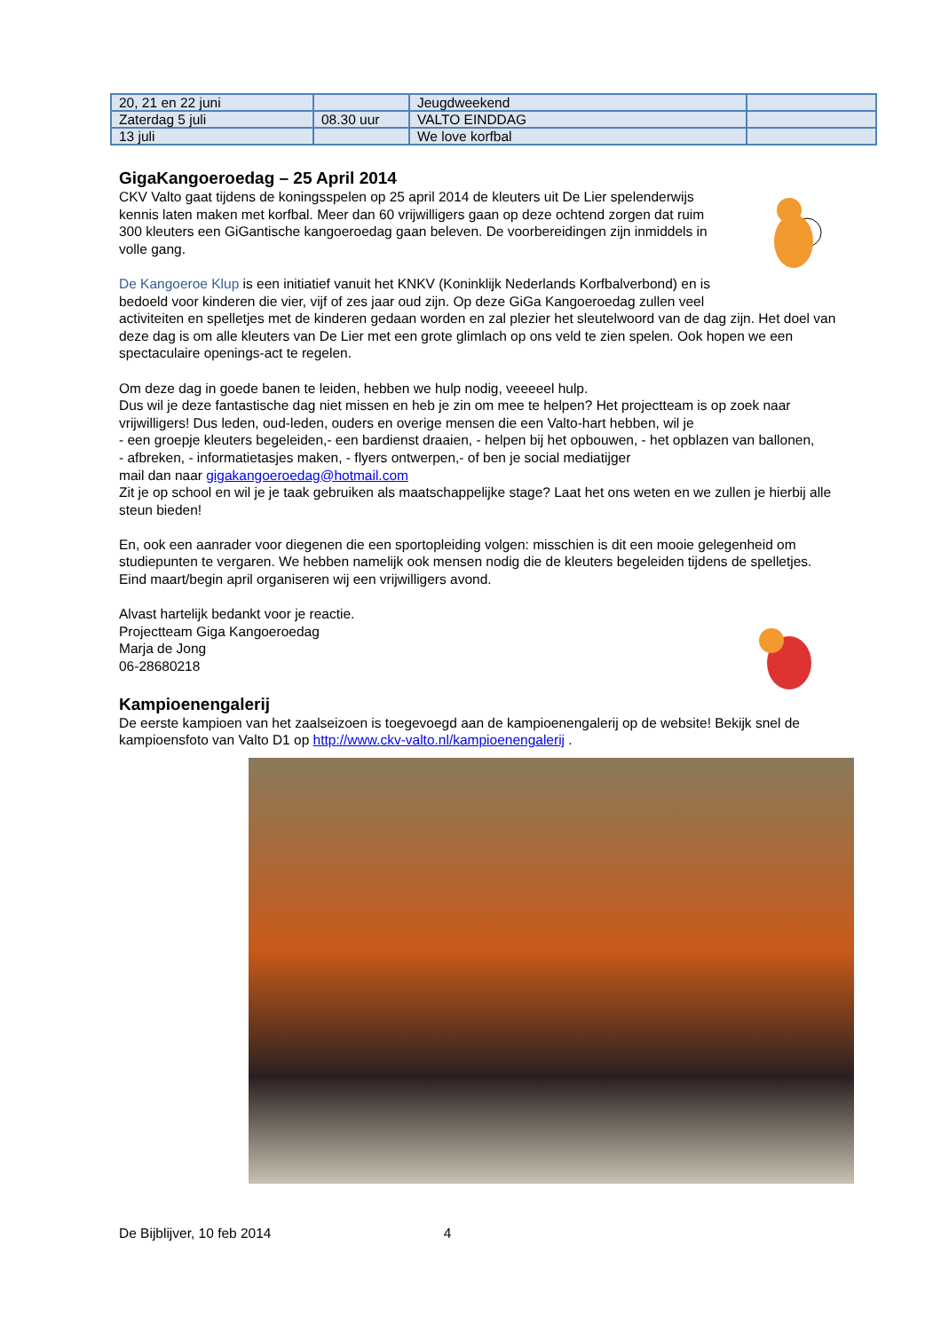| 20, 21 en 22 juni | | Jeugdweekend | |
| Zaterdag 5 juli | 08.30 uur | VALTO EINDDAG | |
| 13 juli | | We love korfbal | |
GigaKangoeroedag – 25 April 2014
CKV Valto gaat tijdens de koningsspelen op 25 april 2014 de kleuters uit De Lier spelenderwijs kennis laten maken met korfbal. Meer dan 60 vrijwilligers gaan op deze ochtend zorgen dat ruim 300 kleuters een GiGantische kangoeroedag gaan beleven. De voorbereidingen zijn inmiddels in volle gang.
De Kangoeroe Klup is een initiatief vanuit het KNKV (Koninklijk Nederlands Korfbalverbond) en is bedoeld voor kinderen die vier, vijf of zes jaar oud zijn. Op deze GiGa Kangoeroedag zullen veel activiteiten en spelletjes met de kinderen gedaan worden en zal plezier het sleutelwoord van de dag zijn. Het doel van deze dag is om alle kleuters van De Lier met een grote glimlach op ons veld te zien spelen. Ook hopen we een spectaculaire openings-act te regelen.
Om deze dag in goede banen te leiden, hebben we hulp nodig, veeeeel hulp.
Dus wil je deze fantastische dag niet missen en heb je zin om mee te helpen? Het projectteam is op zoek naar vrijwilligers! Dus leden, oud-leden, ouders en overige mensen die een Valto-hart hebben, wil je
- een groepje kleuters begeleiden,- een bardienst draaien, - helpen bij het opbouwen, - het opblazen van ballonen,
- afbreken, - informatietasjes maken, - flyers ontwerpen,- of ben je social mediatijger
mail dan naar gigakangoeroedag@hotmail.com
Zit je op school en wil je je taak gebruiken als maatschappelijke stage? Laat het ons weten en we zullen je hierbij alle steun bieden!
En, ook een aanrader voor diegenen die een sportopleiding volgen: misschien is dit een mooie gelegenheid om studiepunten te vergaren. We hebben namelijk ook mensen nodig die de kleuters begeleiden tijdens de spelletjes.
Eind maart/begin april organiseren wij een vrijwilligers avond.
Alvast hartelijk bedankt voor je reactie.
Projectteam Giga Kangoeroedag
Marja de Jong
06-28680218
Kampioenengalerij
De eerste kampioen van het zaalseizoen is toegevoegd aan de kampioenengalerij op de website! Bekijk snel de kampioensfoto van Valto D1 op http://www.ckv-valto.nl/kampioenengalerij .
De Bijblijver, 10 feb 2014 4